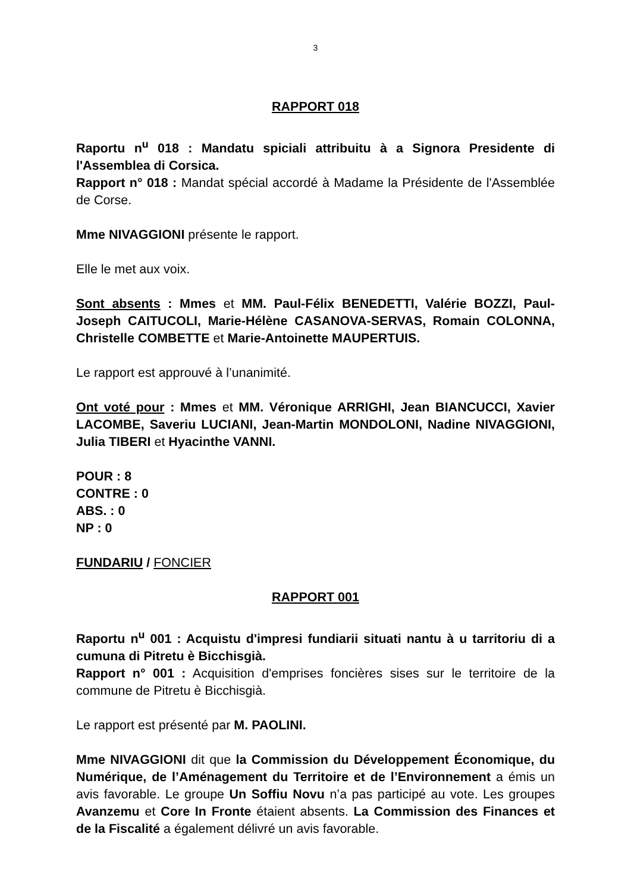3
RAPPORT 018
Raportu n<sup>u</sup> 018 : Mandatu spiciali attribuitu à a Signora Presidente di l'Assemblea di Corsica.
Rapport n° 018 : Mandat spécial accordé à Madame la Présidente de l'Assemblée de Corse.
Mme NIVAGGIONI présente le rapport.
Elle le met aux voix.
Sont absents : Mmes et MM. Paul-Félix BENEDETTI, Valérie BOZZI, Paul-Joseph CAITUCOLI, Marie-Hélène CASANOVA-SERVAS, Romain COLONNA, Christelle COMBETTE et Marie-Antoinette MAUPERTUIS.
Le rapport est approuvé à l’unanimité.
Ont voté pour : Mmes et MM. Véronique ARRIGHI, Jean BIANCUCCI, Xavier LACOMBE, Saveriu LUCIANI, Jean-Martin MONDOLONI, Nadine NIVAGGIONI, Julia TIBERI et Hyacinthe VANNI.
POUR : 8
CONTRE : 0
ABS. : 0
NP : 0
FUNDARIU / FONCIER
RAPPORT 001
Raportu n<sup>u</sup> 001 : Acquistu d'impresi fundiarii situati nantu à u tarritoriu di a cumuna di Pitretu è Bicchisgià.
Rapport n° 001 : Acquisition d'emprises foncières sises sur le territoire de la commune de Pitretu è Bicchisgià.
Le rapport est présenté par M. PAOLINI.
Mme NIVAGGIONI dit que la Commission du Développement Économique, du Numérique, de l’Aménagement du Territoire et de l’Environnement a émis un avis favorable. Le groupe Un Soffiu Novu n’a pas participé au vote. Les groupes Avanzemu et Core In Fronte étaient absents. La Commission des Finances et de la Fiscalité a également délivré un avis favorable.